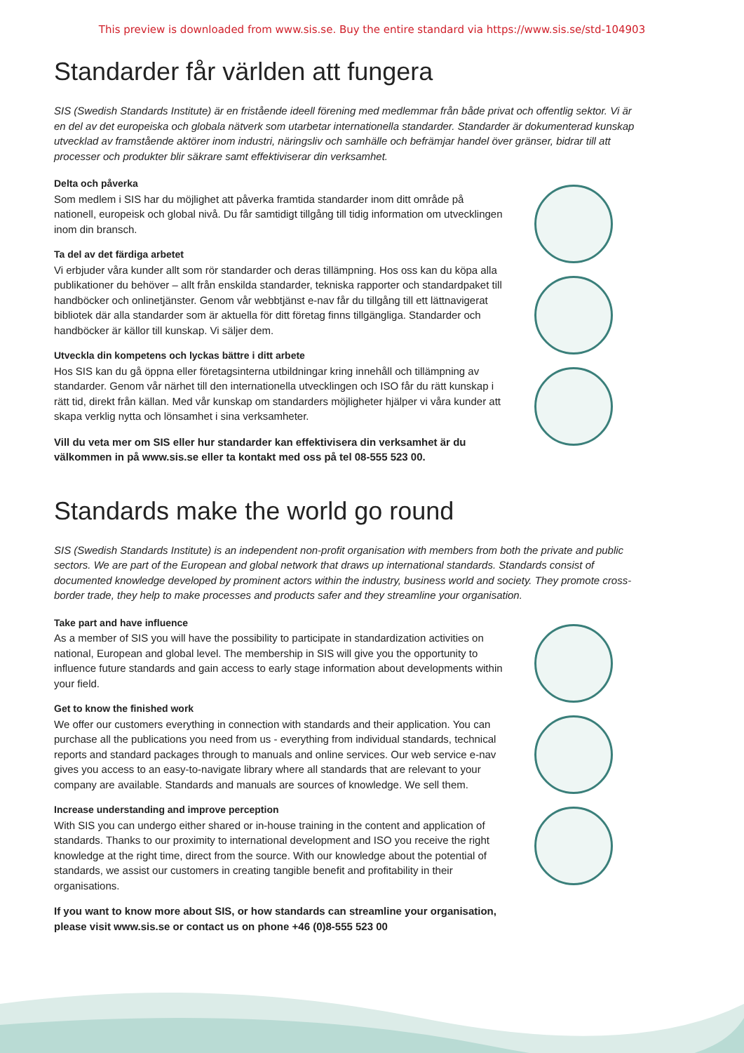This preview is downloaded from www.sis.se. Buy the entire standard via https://www.sis.se/std-104903
Standarder får världen att fungera
SIS (Swedish Standards Institute) är en fristående ideell förening med medlemmar från både privat och offentlig sektor. Vi är en del av det europeiska och globala nätverk som utarbetar internationella standarder. Standarder är dokumenterad kunskap utvecklad av framstående aktörer inom industri, näringsliv och samhälle och befrämjar handel över gränser, bidrar till att processer och produkter blir säkrare samt effektiviserar din verksamhet.
Delta och påverka
Som medlem i SIS har du möjlighet att påverka framtida standarder inom ditt område på nationell, europeisk och global nivå. Du får samtidigt tillgång till tidig information om utvecklingen inom din bransch.
Ta del av det färdiga arbetet
Vi erbjuder våra kunder allt som rör standarder och deras tillämpning. Hos oss kan du köpa alla publikationer du behöver – allt från enskilda standarder, tekniska rapporter och standardpaket till handböcker och onlinetjänster. Genom vår webbtjänst e-nav får du tillgång till ett lättnavigerat bibliotek där alla standarder som är aktuella för ditt företag finns tillgängliga. Standarder och handböcker är källor till kunskap. Vi säljer dem.
Utveckla din kompetens och lyckas bättre i ditt arbete
Hos SIS kan du gå öppna eller företagsinterna utbildningar kring innehåll och tillämpning av standarder. Genom vår närhet till den internationella utvecklingen och ISO får du rätt kunskap i rätt tid, direkt från källan. Med vår kunskap om standarders möjligheter hjälper vi våra kunder att skapa verklig nytta och lönsamhet i sina verksamheter.
Vill du veta mer om SIS eller hur standarder kan effektivisera din verksamhet är du välkommen in på www.sis.se eller ta kontakt med oss på tel 08-555 523 00.
Standards make the world go round
SIS (Swedish Standards Institute) is an independent non-profit organisation with members from both the private and public sectors. We are part of the European and global network that draws up international standards. Standards consist of documented knowledge developed by prominent actors within the industry, business world and society. They promote cross-border trade, they help to make processes and products safer and they streamline your organisation.
Take part and have influence
As a member of SIS you will have the possibility to participate in standardization activities on national, European and global level. The membership in SIS will give you the opportunity to influence future standards and gain access to early stage information about developments within your field.
Get to know the finished work
We offer our customers everything in connection with standards and their application. You can purchase all the publications you need from us - everything from individual standards, technical reports and standard packages through to manuals and online services. Our web service e-nav gives you access to an easy-to-navigate library where all standards that are relevant to your company are available. Standards and manuals are sources of knowledge. We sell them.
Increase understanding and improve perception
With SIS you can undergo either shared or in-house training in the content and application of standards. Thanks to our proximity to international development and ISO you receive the right knowledge at the right time, direct from the source. With our knowledge about the potential of standards, we assist our customers in creating tangible benefit and profitability in their organisations.
If you want to know more about SIS, or how standards can streamline your organisation, please visit www.sis.se or contact us on phone +46 (0)8-555 523 00